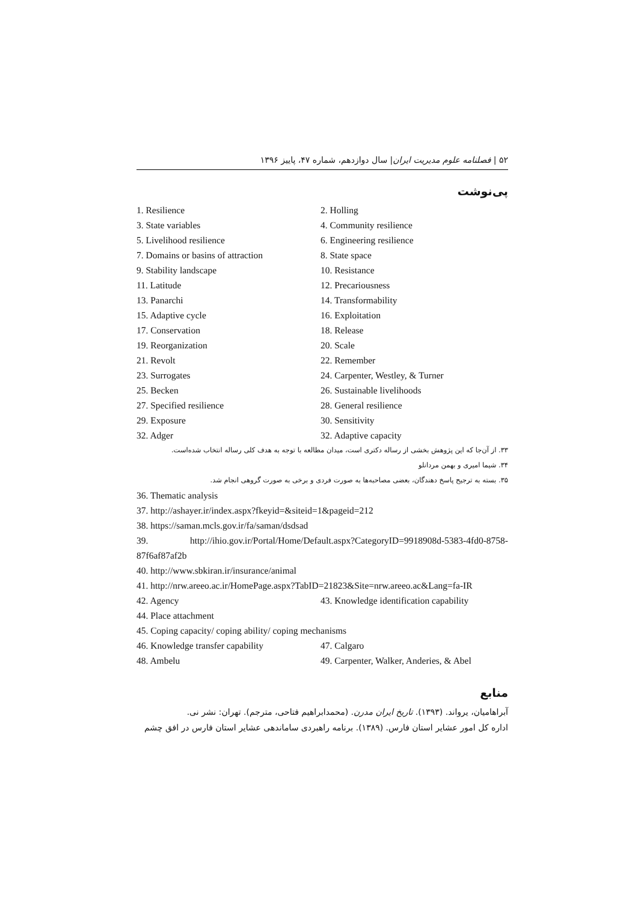۵۲ | فصلنامه علوم مدیریت ایران| سال دوازدهم، شماره ۴۷، پاییز ۱۳۹۶
پی‌نوشت
1. Resilience 2. Holling
3. State variables 4. Community resilience
5. Livelihood resilience 6. Engineering resilience
7. Domains or basins of attraction
8. State space
9. Stability landscape 10. Resistance
11. Latitude 12. Precariousness
13. Panarchi 14. Transformability
15. Adaptive cycle 16. Exploitation
17. Conservation 18. Release
19. Reorganization 20. Scale
21. Revolt 22. Remember
23. Surrogates 24. Carpenter, Westley, & Turner
25. Becken 26. Sustainable livelihoods
27. Specified resilience 28. General resilience
29. Exposure 30. Sensitivity
32. Adger 32. Adaptive capacity
۳۳. از آن‌جا که این پژوهش بخشی از رساله دکتری است، میدان مطالعه با توجه به هدف کلی رساله انتخاب شده‌است.
۳۴. شیما امیری و بهمن مردانلو
۳۵. بسته به ترجیح پاسخ دهندگان، بعضی مصاحبه‌ها به صورت فردی و برخی به صورت گروهی انجام شد.
36. Thematic analysis
37. http://ashayer.ir/index.aspx?fkeyid=&siteid=1&pageid=212
38. https://saman.mcls.gov.ir/fa/saman/dsdsad
39. http://ihio.gov.ir/Portal/Home/Default.aspx?CategoryID=9918908d-5383-4fd0-8758-87f6af87af2b
40. http://www.sbkiran.ir/insurance/animal
41. http://nrw.areeo.ac.ir/HomePage.aspx?TabID=21823&Site=nrw.areeo.ac&Lang=fa-IR
42. Agency 43. Knowledge identification capability
44. Place attachment
45. Coping capacity/ coping ability/ coping mechanisms
46. Knowledge transfer capability
47. Calgaro
48. Ambelu 49. Carpenter, Walker, Anderies, & Abel
منابع
آبراهامیان، یرواند. (۱۳۹۳). تاریخ ایران مدرن. (محمدابراهیم فتاحی، مترجم). تهران: نشر نی.
اداره کل امور عشایر استان فارس. (۱۳۸۹). برنامه راهبردی ساماندهی عشایر استان فارس در افق چشم